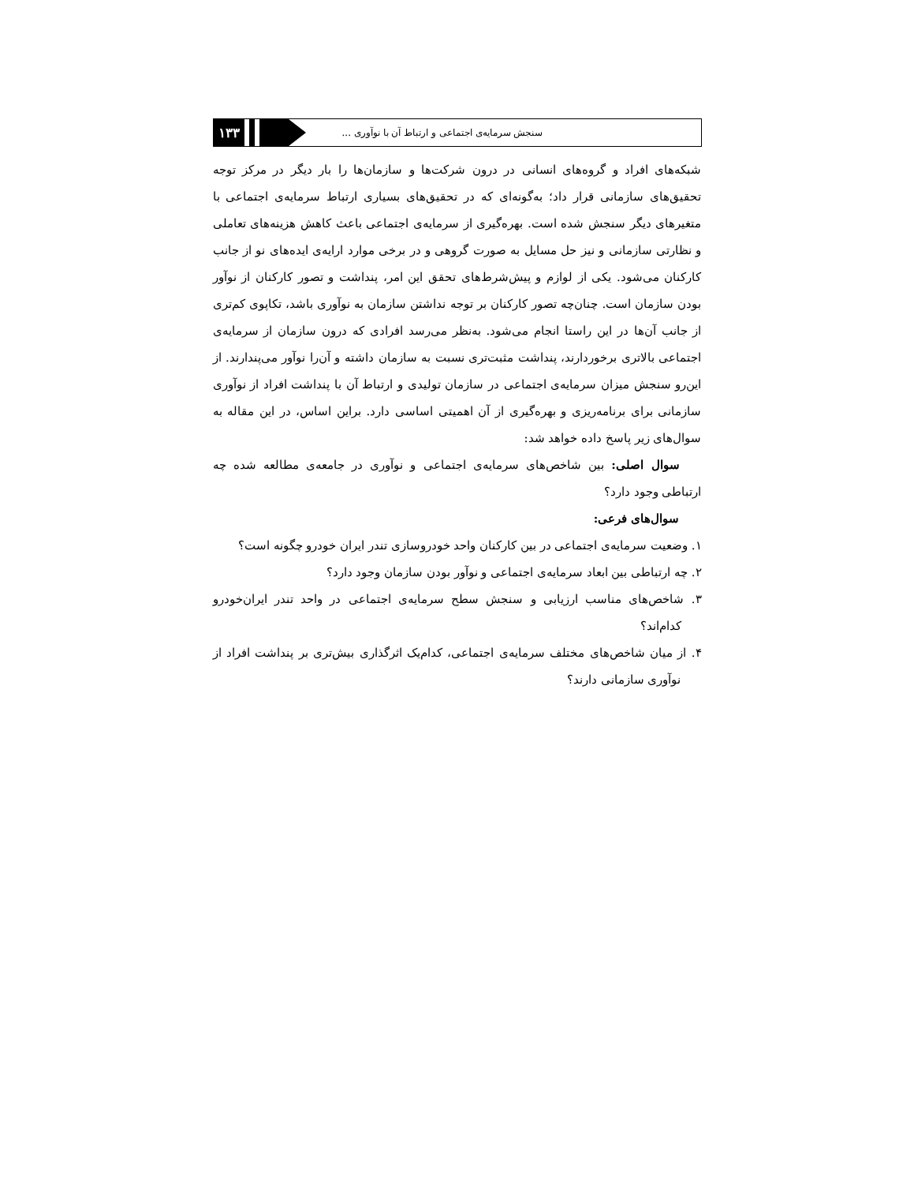سنجش سرمایه‌ی اجتماعی و ارتباط آن با نوآوری ...
۱۳۳
شبکه‌های افراد و گروه‌های انسانی در درون شرکت‌ها و سازمان‌ها را بار دیگر در مرکز توجه تحقیق‌های سازمانی قرار داد؛ به‌گونه‌ای که در تحقیق‌های بسیاری ارتباط سرمایه‌ی اجتماعی با متغیرهای دیگر سنجش شده است. بهره‌گیری از سرمایه‌ی اجتماعی باعث کاهش هزینه‌های تعاملی و نظارتی سازمانی و نیز حل مسایل به صورت گروهی و در برخی موارد ارایه‌ی ایده‌های نو از جانب کارکنان می‌شود. یکی از لوازم و پیش‌شرط‌های تحقق این امر، پنداشت و تصور کارکنان از نوآور بودن سازمان است. چنان‌چه تصور کارکنان بر توجه نداشتن سازمان به نوآوری باشد، تکاپوی کم‌تری از جانب آن‌ها در این راستا انجام می‌شود. به‌نظر می‌رسد افرادی که درون سازمان از سرمایه‌ی اجتماعی بالاتری برخوردارند، پنداشت مثبت‌تری نسبت به سازمان داشته و آن‌را نوآور می‌پندارند. از این‌رو سنجش میزان سرمایه‌ی اجتماعی در سازمان تولیدی و ارتباط آن با پنداشت افراد از نوآوری سازمانی برای برنامه‌ریزی و بهره‌گیری از آن اهمیتی اساسی دارد. براین اساس، در این مقاله به سوال‌های زیر پاسخ داده خواهد شد:
سوال اصلی: بین شاخص‌های سرمایه‌ی اجتماعی و نوآوری در جامعه‌ی مطالعه شده چه ارتباطی وجود دارد؟
سوال‌های فرعی:
۱. وضعیت سرمایه‌ی اجتماعی در بین کارکنان واحد خودروسازی تندر ایران خودرو چگونه است؟
۲. چه ارتباطی بین ابعاد سرمایه‌ی اجتماعی و نوآور بودن سازمان وجود دارد؟
۳. شاخص‌های مناسب ارزیابی و سنجش سطح سرمایه‌ی اجتماعی در واحد تندر ایران‌خودرو کدام‌اند؟
۴. از میان شاخص‌های مختلف سرمایه‌ی اجتماعی، کدام‌یک اثرگذاری بیش‌تری بر پنداشت افراد از نوآوری سازمانی دارند؟